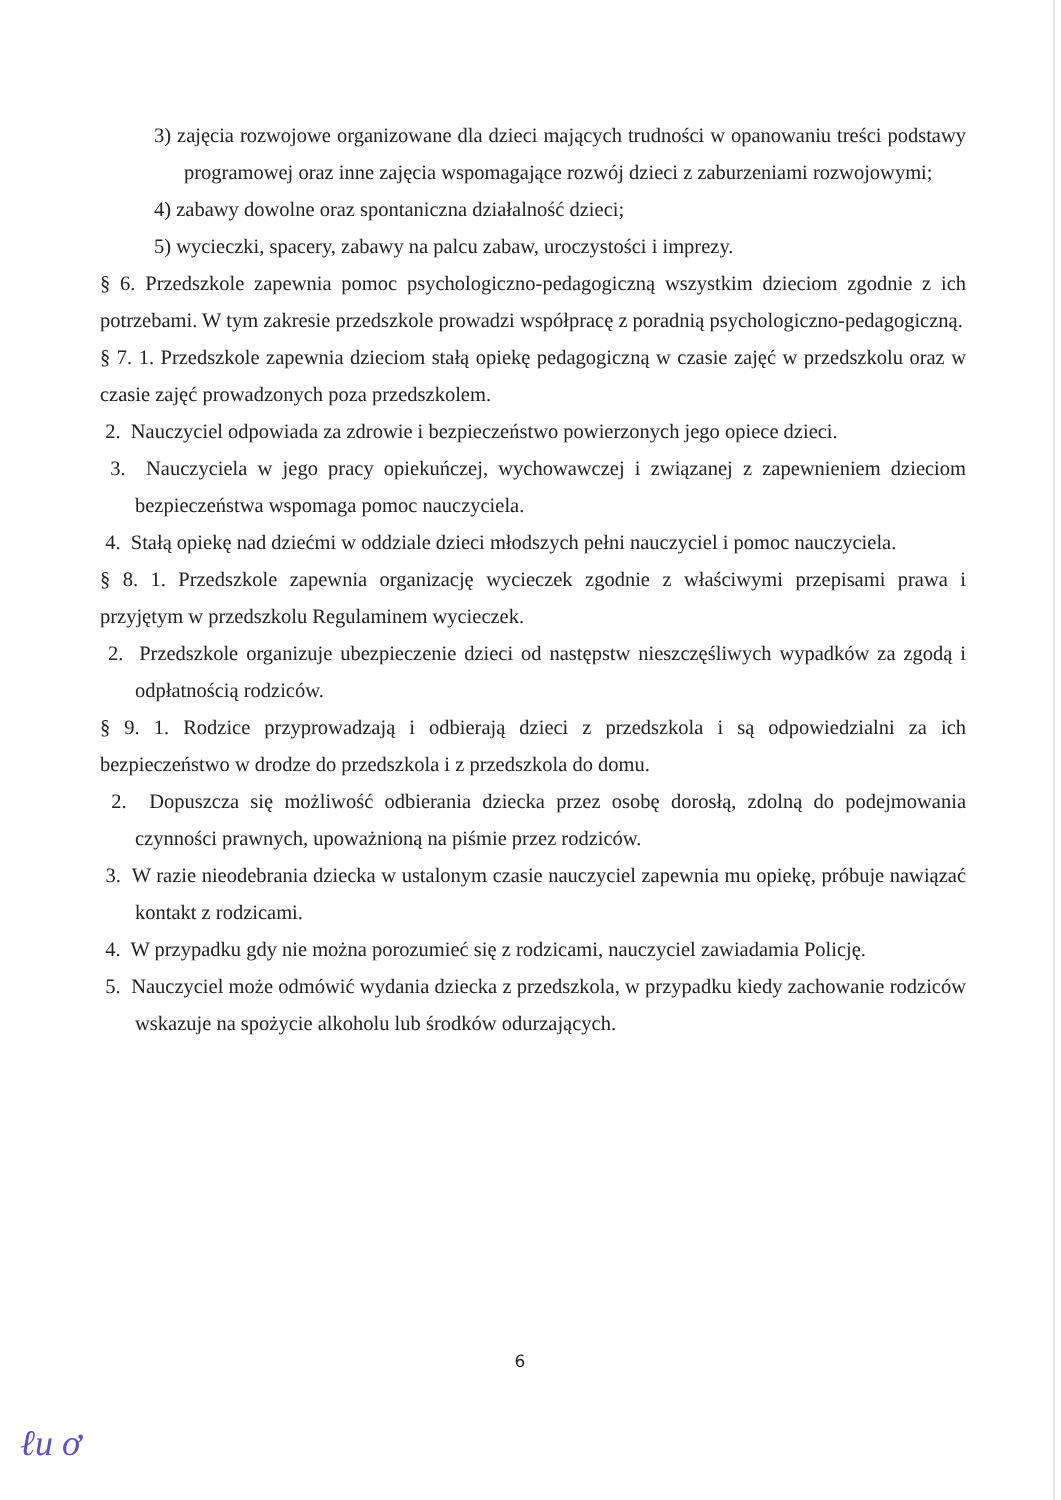3) zajęcia rozwojowe organizowane dla dzieci mających trudności w opanowaniu treści podstawy programowej oraz inne zajęcia wspomagające rozwój dzieci z zaburzeniami rozwojowymi;
4) zabawy dowolne oraz spontaniczna działalność dzieci;
5) wycieczki, spacery, zabawy na palcu zabaw, uroczystości i imprezy.
§ 6. Przedszkole zapewnia pomoc psychologiczno-pedagogiczną wszystkim dzieciom zgodnie z ich potrzebami. W tym zakresie przedszkole prowadzi współpracę z poradnią psychologiczno-pedagogiczną.
§ 7. 1. Przedszkole zapewnia dzieciom stałą opiekę pedagogiczną w czasie zajęć w przedszkolu oraz w czasie zajęć prowadzonych poza przedszkolem.
2. Nauczyciel odpowiada za zdrowie i bezpieczeństwo powierzonych jego opiece dzieci.
3. Nauczyciela w jego pracy opiekuńczej, wychowawczej i związanej z zapewnieniem dzieciom bezpieczeństwa wspomaga pomoc nauczyciela.
4. Stałą opiekę nad dziećmi w oddziale dzieci młodszych pełni nauczyciel i pomoc nauczyciela.
§ 8. 1. Przedszkole zapewnia organizację wycieczek zgodnie z właściwymi przepisami prawa i przyjętym w przedszkolu Regulaminem wycieczek.
2. Przedszkole organizuje ubezpieczenie dzieci od następstw nieszczęśliwych wypadków za zgodą i odpłatnością rodziców.
§ 9. 1. Rodzice przyprowadzają i odbierają dzieci z przedszkola i są odpowiedzialni za ich bezpieczeństwo w drodze do przedszkola i z przedszkola do domu.
2. Dopuszcza się możliwość odbierania dziecka przez osobę dorosłą, zdolną do podejmowania czynności prawnych, upoważnioną na piśmie przez rodziców.
3. W razie nieodebrania dziecka w ustalonym czasie nauczyciel zapewnia mu opiekę, próbuje nawiązać kontakt z rodzicami.
4. W przypadku gdy nie można porozumieć się z rodzicami, nauczyciel zawiadamia Policję.
5. Nauczyciel może odmówić wydania dziecka z przedszkola, w przypadku kiedy zachowanie rodziców wskazuje na spożycie alkoholu lub środków odurzających.
6
ℓu ơ